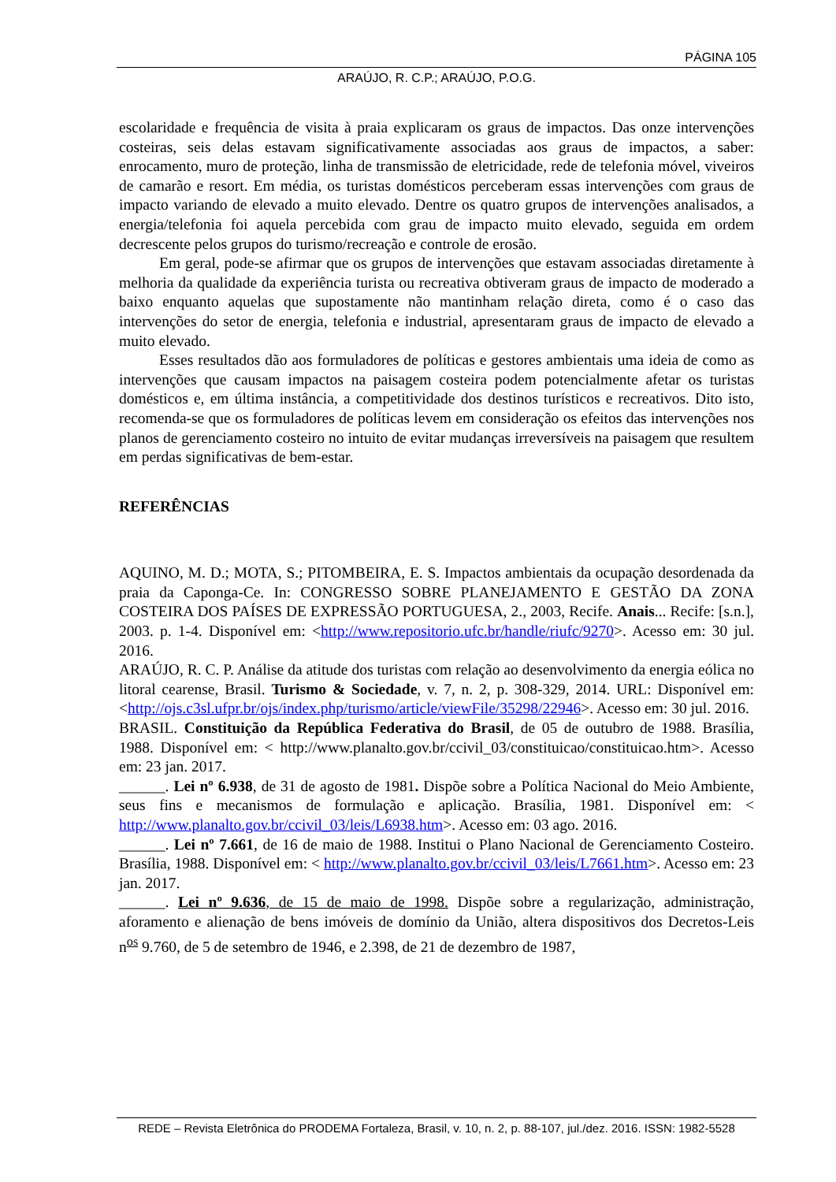PÁGINA 105
ARAÚJO, R. C.P.; ARAÚJO, P.O.G.
escolaridade e frequência de visita à praia explicaram os graus de impactos. Das onze intervenções costeiras, seis delas estavam significativamente associadas aos graus de impactos, a saber: enrocamento, muro de proteção, linha de transmissão de eletricidade, rede de telefonia móvel, viveiros de camarão e resort. Em média, os turistas domésticos perceberam essas intervenções com graus de impacto variando de elevado a muito elevado. Dentre os quatro grupos de intervenções analisados, a energia/telefonia foi aquela percebida com grau de impacto muito elevado, seguida em ordem decrescente pelos grupos do turismo/recreação e controle de erosão.
Em geral, pode-se afirmar que os grupos de intervenções que estavam associadas diretamente à melhoria da qualidade da experiência turista ou recreativa obtiveram graus de impacto de moderado a baixo enquanto aquelas que supostamente não mantinham relação direta, como é o caso das intervenções do setor de energia, telefonia e industrial, apresentaram graus de impacto de elevado a muito elevado.
Esses resultados dão aos formuladores de políticas e gestores ambientais uma ideia de como as intervenções que causam impactos na paisagem costeira podem potencialmente afetar os turistas domésticos e, em última instância, a competitividade dos destinos turísticos e recreativos. Dito isto, recomenda-se que os formuladores de políticas levem em consideração os efeitos das intervenções nos planos de gerenciamento costeiro no intuito de evitar mudanças irreversíveis na paisagem que resultem em perdas significativas de bem-estar.
REFERÊNCIAS
AQUINO, M. D.; MOTA, S.; PITOMBEIRA, E. S. Impactos ambientais da ocupação desordenada da praia da Caponga-Ce. In: CONGRESSO SOBRE PLANEJAMENTO E GESTÃO DA ZONA COSTEIRA DOS PAÍSES DE EXPRESSÃO PORTUGUESA, 2., 2003, Recife. Anais... Recife: [s.n.], 2003. p. 1-4. Disponível em: <http://www.repositorio.ufc.br/handle/riufc/9270>. Acesso em: 30 jul. 2016.
ARAÚJO, R. C. P. Análise da atitude dos turistas com relação ao desenvolvimento da energia eólica no litoral cearense, Brasil. Turismo & Sociedade, v. 7, n. 2, p. 308-329, 2014. URL: Disponível em: <http://ojs.c3sl.ufpr.br/ojs/index.php/turismo/article/viewFile/35298/22946>. Acesso em: 30 jul. 2016.
BRASIL. Constituição da República Federativa do Brasil, de 05 de outubro de 1988. Brasília, 1988. Disponível em: < http://www.planalto.gov.br/ccivil_03/constituicao/constituicao.htm>. Acesso em: 23 jan. 2017.
______. Lei nº 6.938, de 31 de agosto de 1981. Dispõe sobre a Política Nacional do Meio Ambiente, seus fins e mecanismos de formulação e aplicação. Brasília, 1981. Disponível em: < http://www.planalto.gov.br/ccivil_03/leis/L6938.htm>. Acesso em: 03 ago. 2016.
______. Lei nº 7.661, de 16 de maio de 1988. Institui o Plano Nacional de Gerenciamento Costeiro. Brasília, 1988. Disponível em: < http://www.planalto.gov.br/ccivil_03/leis/L7661.htm>. Acesso em: 23 jan. 2017.
______. Lei nº 9.636, de 15 de maio de 1998. Dispõe sobre a regularização, administração, aforamento e alienação de bens imóveis de domínio da União, altera dispositivos dos Decretos-Leis n<sup>os</sup> 9.760, de 5 de setembro de 1946, e 2.398, de 21 de dezembro de 1987,
REDE – Revista Eletrônica do PRODEMA Fortaleza, Brasil, v. 10, n. 2, p. 88-107, jul./dez. 2016. ISSN: 1982-5528